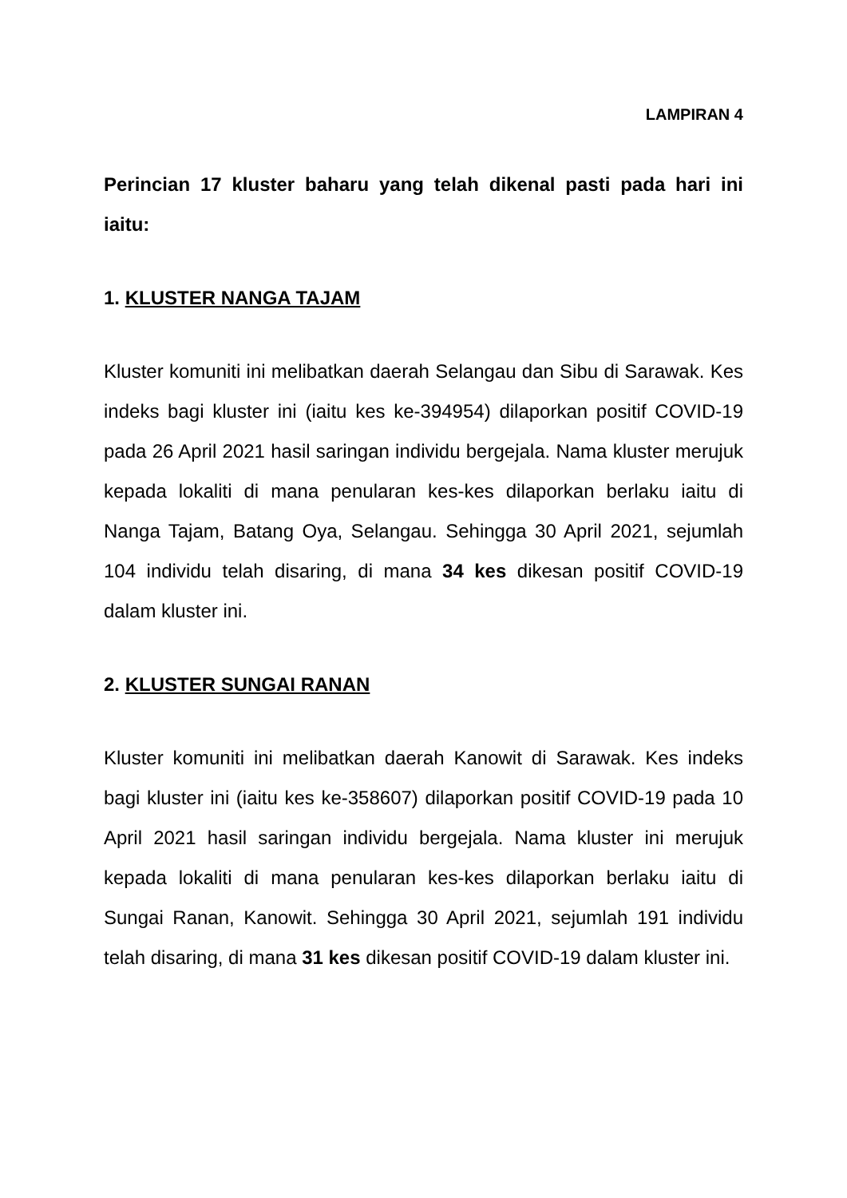LAMPIRAN 4
Perincian 17 kluster baharu yang telah dikenal pasti pada hari ini iaitu:
1. KLUSTER NANGA TAJAM
Kluster komuniti ini melibatkan daerah Selangau dan Sibu di Sarawak. Kes indeks bagi kluster ini (iaitu kes ke-394954) dilaporkan positif COVID-19 pada 26 April 2021 hasil saringan individu bergejala. Nama kluster merujuk kepada lokaliti di mana penularan kes-kes dilaporkan berlaku iaitu di Nanga Tajam, Batang Oya, Selangau. Sehingga 30 April 2021, sejumlah 104 individu telah disaring, di mana 34 kes dikesan positif COVID-19 dalam kluster ini.
2. KLUSTER SUNGAI RANAN
Kluster komuniti ini melibatkan daerah Kanowit di Sarawak. Kes indeks bagi kluster ini (iaitu kes ke-358607) dilaporkan positif COVID-19 pada 10 April 2021 hasil saringan individu bergejala. Nama kluster ini merujuk kepada lokaliti di mana penularan kes-kes dilaporkan berlaku iaitu di Sungai Ranan, Kanowit. Sehingga 30 April 2021, sejumlah 191 individu telah disaring, di mana 31 kes dikesan positif COVID-19 dalam kluster ini.